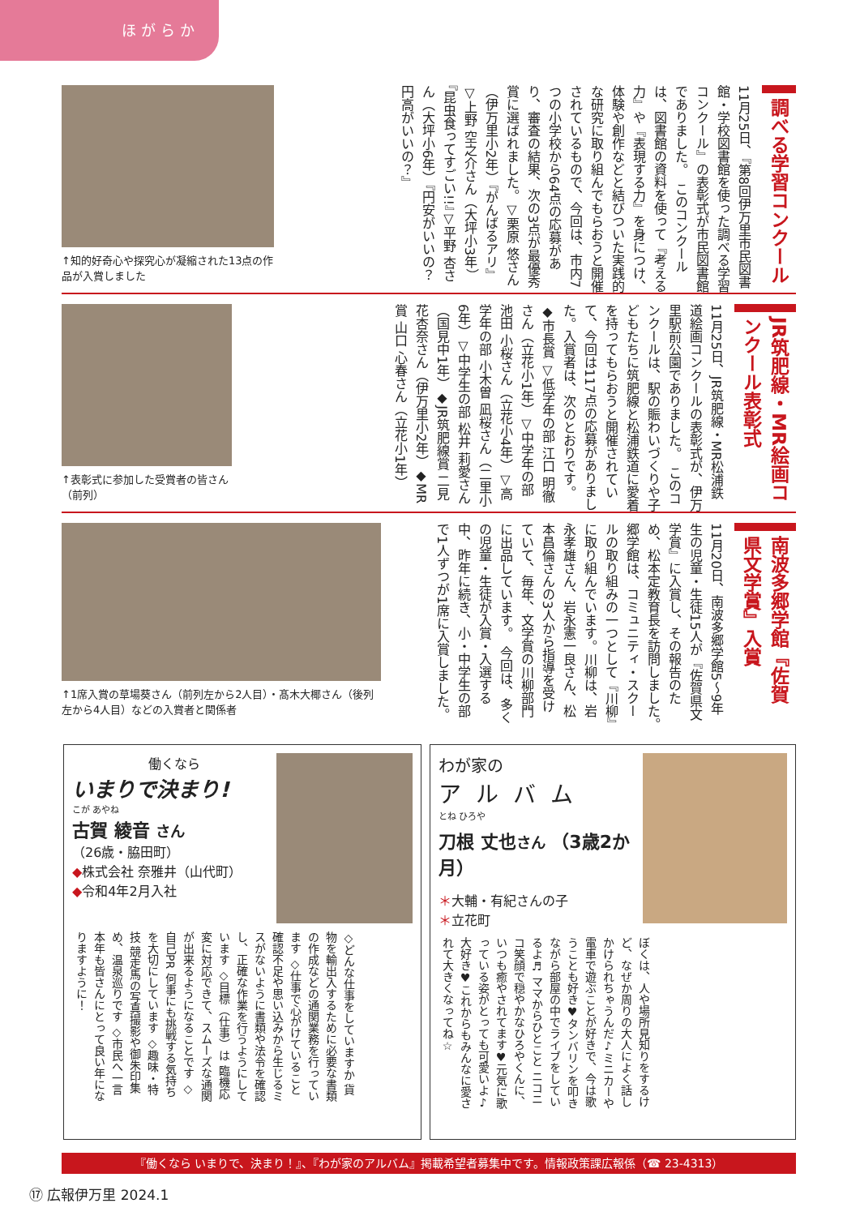ほがらか
調べる学習コンクール
11月25日、『第8回伊万里市民図書館・学校図書館を使った調べる学習コンクール』の表彰式が市民図書館でありました。　このコンクールは、図書館の資料を使って『考える力』や『表現する力』を身につけ、体験や創作などと結びついた実践的な研究に取り組んでもらおうと開催されているもので、今回は、市内7つの小学校から64点の応募があり、審査の結果、次の3点が最優秀賞に選ばれました。▽栗原 悠さん（伊万里小2年）『がんばるアリ』▽上野 空之介さん（大坪小3年）『昆虫食ってすごい!!』▽平野 杏さん（大坪小6年）『円安がいいの？円高がいいの？』
↑知的好奇心や探究心が凝縮された13点の作品が入賞しました
JR筑肥線・MR絵画コンクール表彰式
11月25日、JR筑肥線・MR松浦鉄道絵画コンクールの表彰式が、伊万里駅前公園でありました。　このコンクールは、駅の賑わいづくりや子どもたちに筑肥線と松浦鉄道に愛着を持ってもらおうと開催されていて、今回は117点の応募がありました。入賞者は、次のとおりです。◆市長賞 ▽低学年の部 江口 明徹さん（立花小1年）▽中学年の部 池田 小桜さん（立花小4年）▽高学年の部 小木曽 凪桜さん（二里小6年）▽中学生の部 松井 莉愛さん（国見中1年）◆JR筑肥線賞 二見花杏奈さん（伊万里小2年）◆MR賞 山口 心春さん（立花小1年）
↑表彰式に参加した受賞者の皆さん（前列）
南波多郷学館『佐賀県文学賞』入賞
11月20日、南波多郷学館5～9年生の児童・生徒15人が『佐賀県文学賞』に入賞し、その報告のため、松本定教育長を訪問しました。　郷学館は、コミュニティ・スクールの取り組みの一つとして『川柳』に取り組んでいます。川柳は、岩永孝雄さん、岩永憲一良さん、松本昌倫さんの3人から指導を受けていて、毎年、文学賞の川柳部門に出品しています。　今回は、多くの児童・生徒が入賞・入選する中、昨年に続き、小・中学生の部で1人ずつが1席に入賞しました。
↑1席入賞の草場葵さん（前列左から2人目）・髙木大椰さん（後列左から4人目）などの入賞者と関係者
働くなら
いまりで決まり!
こが あやね
古賀 綾音 さん
（26歳・脇田町）
◆株式会社 奈雅井（山代町）
◆令和4年2月入社
◇どんな仕事をしていますか 貨物を輸出入するために必要な書類の作成などの通関業務を行っています ◇仕事で心がけていること 確認不足や思い込みから生じるミスがないように書類や法令を確認し、正確な作業を行うようにしています ◇目標（仕事）は 臨機応変に対応できて、スムーズな通関が出来るようになることです ◇自己PR 何事にも挑戦する気持ちを大切にしています ◇趣味・特技 競走馬の写真撮影や御朱印集め、温泉巡りです ◇市民へ一言 本年も皆さんにとって良い年になりますように！
わが家の
アルバム
とね ひろや
刀根 丈也さん （3歳2か月）
＊大輔・有紀さんの子
＊立花町
ぼくは、人や場所見知りをするけど、なぜか周りの大人によく話しかけられちゃうんだ♪ミニカーや電車で遊ぶことが好きで、今は歌うことも好き♥タンバリンを叩きながら部屋の中でライブをしているよ♬ ママからひとこと ニコニコ笑顔で穏やかなひろやくんに、いつも癒やされてます♥元気に歌っている姿がとっても可愛いよ♪大好き♥これからもみんなに愛されて大きくなってね☆
『働くなら いまりで、決まり！』、『わが家のアルバム』掲載希望者募集中です。情報政策課広報係（☎ 23-4313）
⑰ 広報伊万里 2024.1